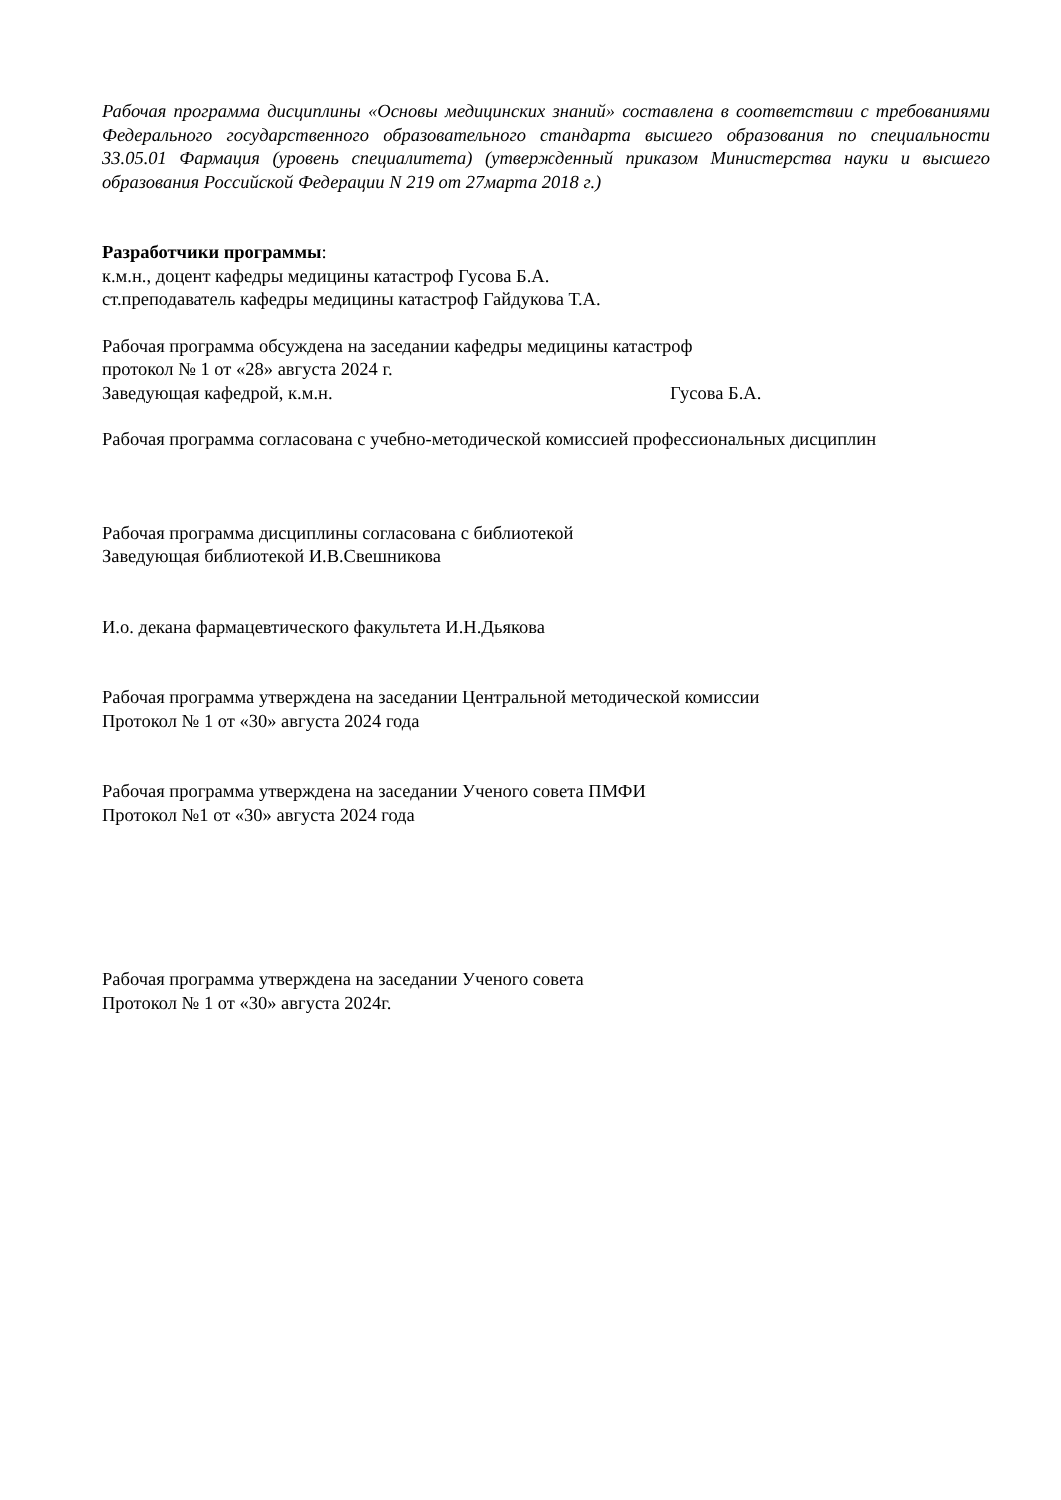Рабочая программа дисциплины «Основы медицинских знаний» составлена в соответствии с требованиями Федерального государственного образовательного стандарта высшего образования по специальности 33.05.01 Фармация (уровень специалитета) (утвержденный приказом Министерства науки и высшего образования Российской Федерации N 219 от 27марта 2018 г.)
Разработчики программы:
к.м.н., доцент кафедры медицины катастроф Гусова Б.А.
ст.преподаватель кафедры медицины катастроф Гайдукова Т.А.
Рабочая программа обсуждена на заседании кафедры медицины катастроф
протокол № 1 от «28» августа 2024 г.
Заведующая кафедрой, к.м.н. Гусова Б.А.
Рабочая программа согласована с учебно-методической комиссией профессиональных дисциплин
Рабочая программа дисциплины согласована с библиотекой
Заведующая библиотекой И.В.Свешникова
И.о. декана фармацевтического факультета И.Н.Дьякова
Рабочая программа утверждена на заседании Центральной методической комиссии
Протокол № 1 от «30» августа 2024 года
Рабочая программа утверждена на заседании Ученого совета ПМФИ
Протокол №1 от «30» августа 2024 года
Рабочая программа утверждена на заседании Ученого совета
Протокол № 1 от «30» августа 2024г.